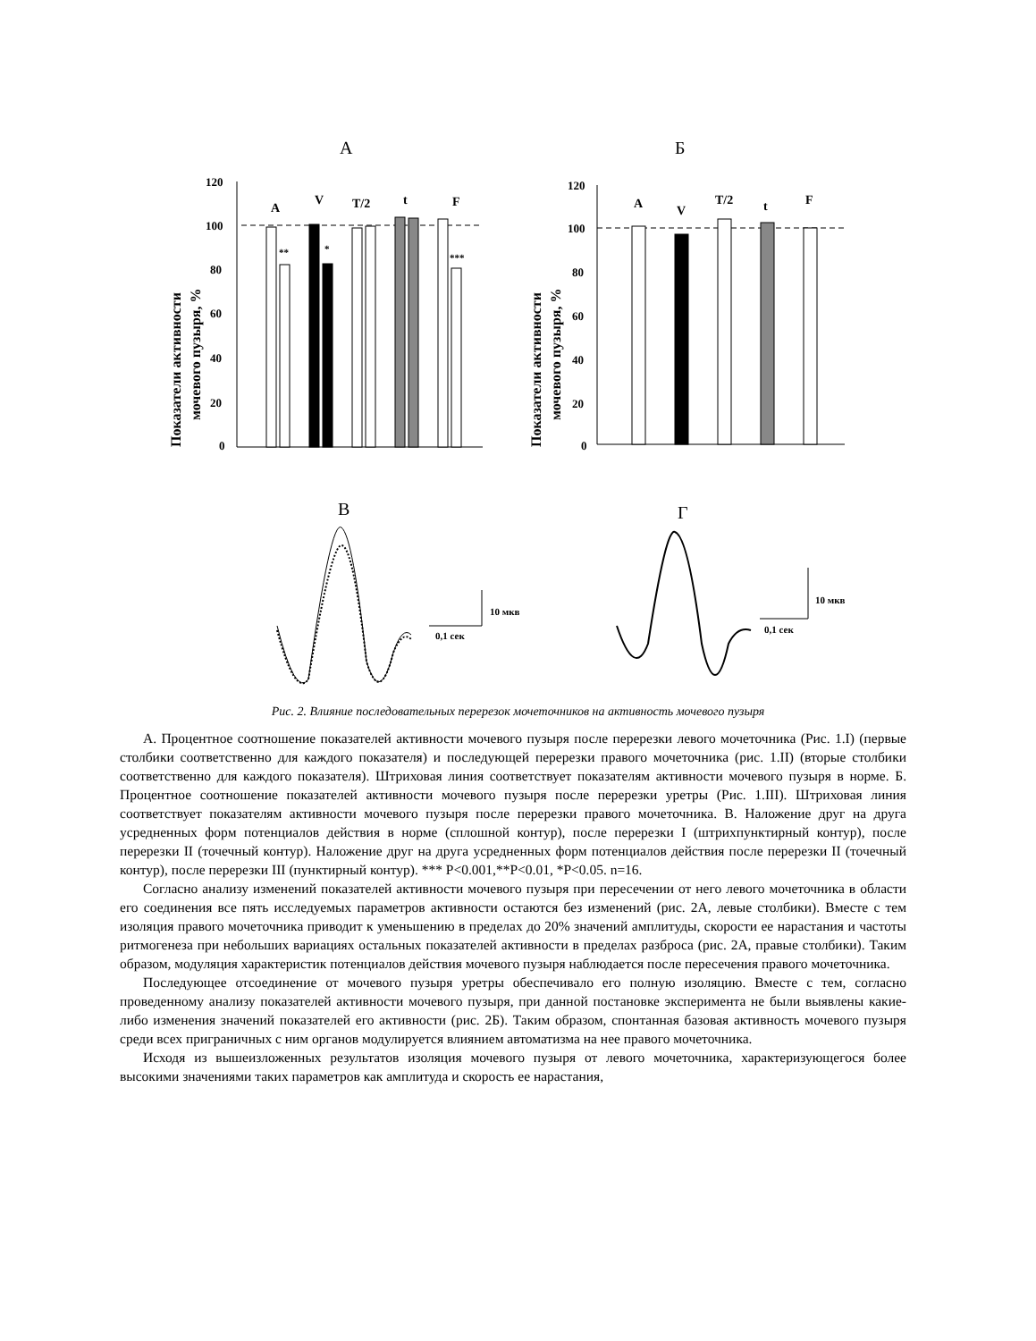А
Б
120
100
80
60
40
20
0
120
100
80
60
40
20
0
A
V
T/2
t
F
A
V
T/2
t
F
**
*
***
Показатели активности
мочевого пузыря, %
Показатели активности
мочевого пузыря, %
В
Г
10 мкв
0,1 сек
10 мкв
0,1 сек
Рис. 2. Влияние последовательных перерезок мочеточников на активность мочевого пузыря
А. Процентное соотношение показателей активности мочевого пузыря после перерезки левого мочеточника (Рис. 1.I) (первые столбики соответственно для каждого показателя) и последующей перерезки правого мочеточника (рис. 1.II) (вторые столбики соответственно для каждого показателя). Штриховая линия соответствует показателям активности мочевого пузыря в норме. Б. Процентное соотношение показателей активности мочевого пузыря после перерезки уретры (Рис. 1.III). Штриховая линия соответствует показателям активности мочевого пузыря после перерезки правого мочеточника. В. Наложение друг на друга усредненных форм потенциалов действия в норме (сплошной контур), после перерезки I (штрихпунктирный контур), после перерезки II (точечный контур). Наложение друг на друга усредненных форм потенциалов действия после перерезки II (точечный контур), после перерезки III (пунктирный контур). *** P<0.001,**P<0.01, *P<0.05. n=16.
Согласно анализу изменений показателей активности мочевого пузыря при пересечении от него левого мочеточника в области его соединения все пять исследуемых параметров активности остаются без изменений (рис. 2А, левые столбики). Вместе с тем изоляция правого мочеточника приводит к уменьшению в пределах до 20% значений амплитуды, скорости ее нарастания и частоты ритмогенеза при небольших вариациях остальных показателей активности в пределах разброса (рис. 2А, правые столбики). Таким образом, модуляция характеристик потенциалов действия мочевого пузыря наблюдается после пересечения правого мочеточника.
Последующее отсоединение от мочевого пузыря уретры обеспечивало его полную изоляцию. Вместе с тем, согласно проведенному анализу показателей активности мочевого пузыря, при данной постановке эксперимента не были выявлены какие-либо изменения значений показателей его активности (рис. 2Б). Таким образом, спонтанная базовая активность мочевого пузыря среди всех приграничных с ним органов модулируется влиянием автоматизма на нее правого мочеточника.
Исходя из вышеизложенных результатов изоляция мочевого пузыря от левого мочеточника, характеризующегося более высокими значениями таких параметров как амплитуда и скорость ее нарастания,